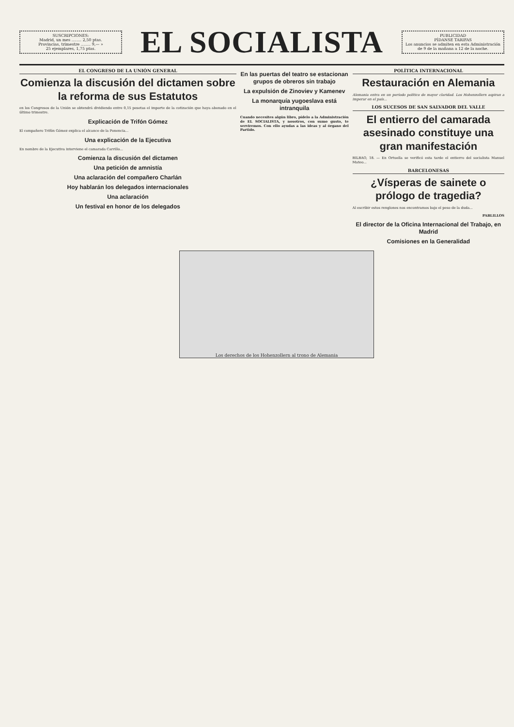SUSCRIPCIONES:
Madrid, un mes ........ 2,50 ptas.
Provincias, trimestre ........ 9,— »
25 ejemplares, 1,75 ptas.
EL SOCIALISTA
PUBLICIDAD
PÍDANSE TARIFAS
Los anuncios se admiten en esta Administración de 9 de la mañana a 12 de la noche.
EL CONGRESO DE LA UNIÓN GENERAL
Comienza la discusión del dictamen sobre la reforma de sus Estatutos
en los Congresos de la Unión se obtendrá dividiendo entre 0,15 pesetas el importe de la cotización que haya abonado en el último trimestre.
Explicación de Trifón Gómez
El compañero Trifón Gómez explica el alcance de la Ponencia...
Una explicación de la Ejecutiva
En nombre de la Ejecutiva interviene el camarada Carrillo...
Comienza la discusión del dictamen
Una petición de amnistía
Una aclaración del compañero Charlán
Hoy hablarán los delegados internacionales
Una aclaración
Un festival en honor de los delegados
En las puertas del teatro se estacionan grupos de obreros sin trabajo
La expulsión de Zinoviev y Kamenev
La monarquía yugoeslava está intranquila
Cuando necesites algún libro, pídelo a la Administración de EL SOCIALISTA, y nosotros, con sumo gusto, te serviremos. Con ello ayudas a las ideas y al órgano del Partido.
POLÍTICA INTERNACIONAL
Restauración en Alemania
Alemania entra en un período político de mayor claridad. Los Hohenzollern aspiran a imperar en el país...
LOS SUCESOS DE SAN SALVADOR DEL VALLE
El entierro del camarada asesinado constituye una gran manifestación
BILBAO, 18. — En Ortuella se verificó esta tarde el entierro del socialista Manuel Mateo...
BARCELONESAS
¿Vísperas de sainete o prólogo de tragedia?
Al escribir estos renglones nos encontramos bajo el peso de la duda...
PABLILLOS
El director de la Oficina Internacional del Trabajo, en Madrid
Comisiones en la Generalidad
Los derechos de los Hohenzollern al trono de Alemania